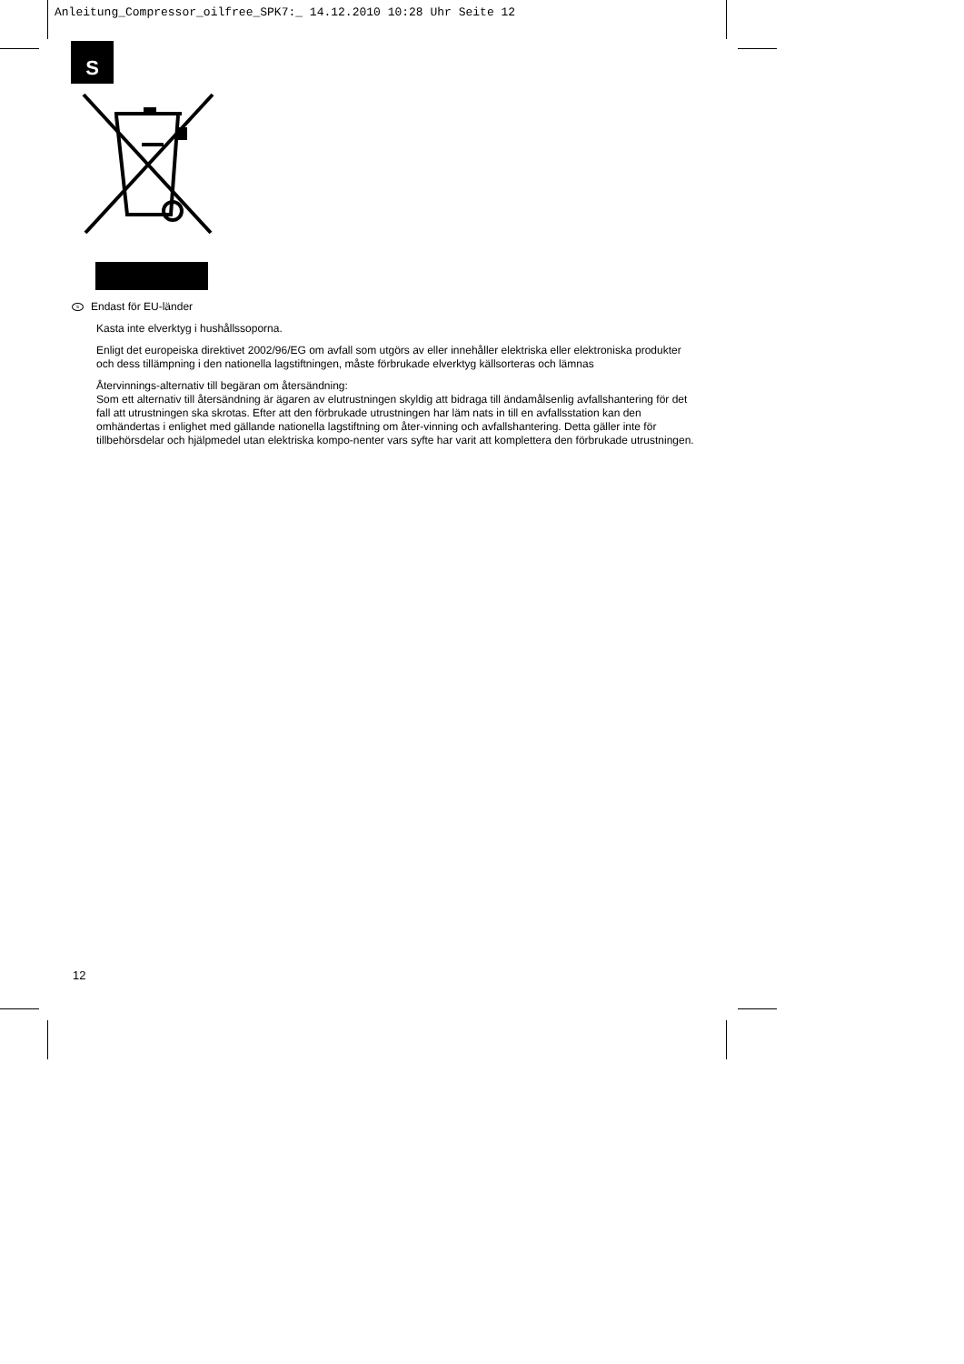Anleitung_Compressor_oilfree_SPK7:_ 14.12.2010 10:28 Uhr Seite 12
S
s Endast för EU-länder
Kasta inte elverktyg i hushållssoporna.
Enligt det europeiska direktivet 2002/96/EG om avfall som utgörs av eller innehåller elektriska eller elektroniska produkter och dess tillämpning i den nationella lagstiftningen, måste förbrukade elverktyg källsorteras och lämnas
Återvinnings-alternativ till begäran om återsändning:
Som ett alternativ till återsändning är ägaren av elutrustningen skyldig att bidraga till ändamålsenlig avfallshantering för det fall att utrustningen ska skrotas. Efter att den förbrukade utrustningen har läm nats in till en avfallsstation kan den omhändertas i enlighet med gällande nationella lagstiftning om åter-vinning och avfallshantering. Detta gäller inte för tillbehörsdelar och hjälpmedel utan elektriska kompo-nenter vars syfte har varit att komplettera den förbrukade utrustningen.
12